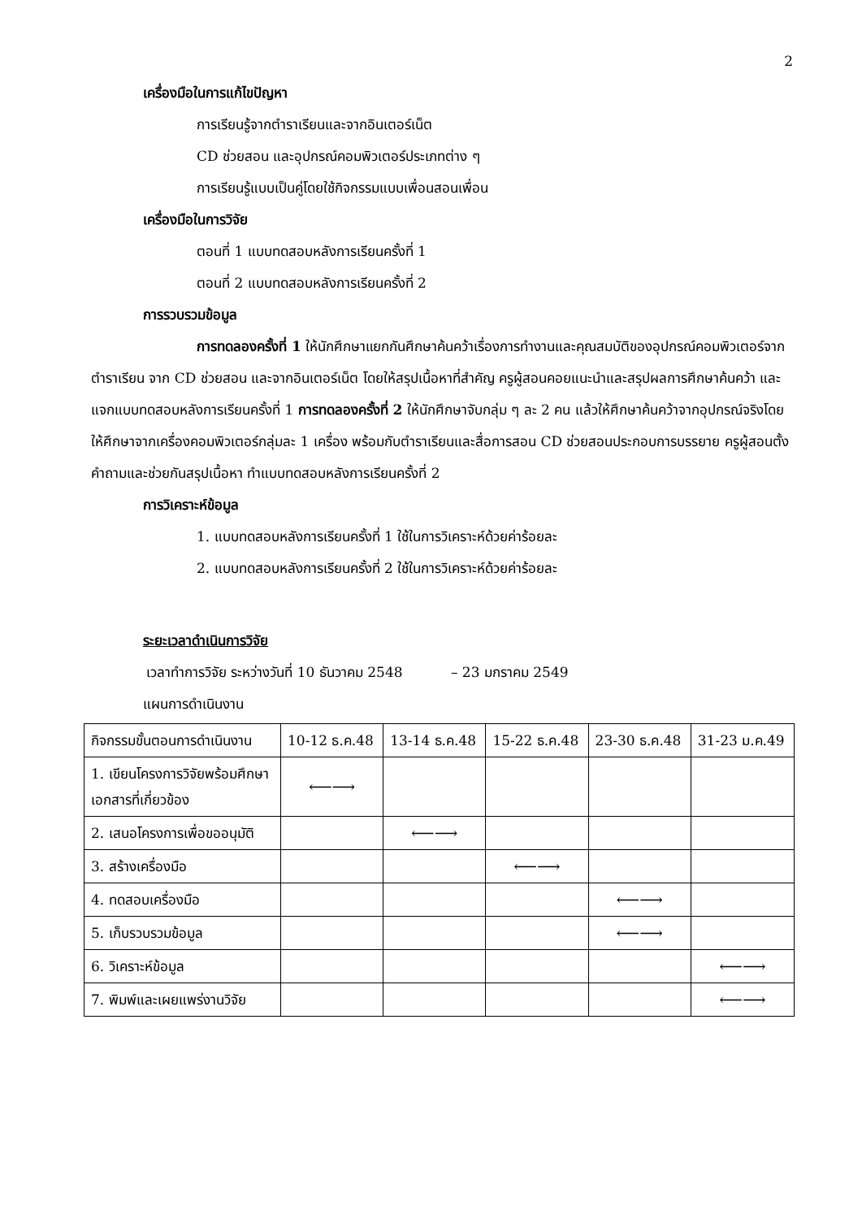2
เครื่องมือในการแก้ไขปัญหา
การเรียนรู้จากตำราเรียนและจากอินเตอร์เน็ต
CD ช่วยสอน และอุปกรณ์คอมพิวเตอร์ประเภทต่าง ๆ
การเรียนรู้แบบเป็นคู่โดยใช้กิจกรรมแบบเพื่อนสอนเพื่อน
เครื่องมือในการวิจัย
ตอนที่ 1 แบบทดสอบหลังการเรียนครั้งที่ 1
ตอนที่ 2 แบบทดสอบหลังการเรียนครั้งที่ 2
การรวบรวมข้อมูล
การทดลองครั้งที่ 1 ให้นักศึกษาแยกกันศึกษาค้นคว้าเรื่องการทำงานและคุณสมบัติของอุปกรณ์คอมพิวเตอร์จากตำราเรียน จาก CD ช่วยสอน และจากอินเตอร์เน็ต โดยให้สรุปเนื้อหาที่สำคัญ ครูผู้สอนคอยแนะนำและสรุปผลการศึกษาค้นคว้า และแจกแบบทดสอบหลังการเรียนครั้งที่ 1 การทดลองครั้งที่ 2 ให้นักศึกษาจับกลุ่ม ๆ ละ 2 คน แล้วให้ศึกษาค้นคว้าจากอุปกรณ์จริงโดยให้ศึกษาจากเครื่องคอมพิวเตอร์กลุ่มละ 1 เครื่อง พร้อมกับตำราเรียนและสื่อการสอน CD ช่วยสอนประกอบการบรรยาย ครูผู้สอนตั้งคำถามและช่วยกันสรุปเนื้อหา ทำแบบทดสอบหลังการเรียนครั้งที่ 2
การวิเคราะห์ข้อมูล
1. แบบทดสอบหลังการเรียนครั้งที่ 1 ใช้ในการวิเคราะห์ด้วยค่าร้อยละ
2. แบบทดสอบหลังการเรียนครั้งที่ 2 ใช้ในการวิเคราะห์ด้วยค่าร้อยละ
ระยะเวลาดำเนินการวิจัย
เวลาทำการวิจัย ระหว่างวันที่ 10 ธันวาคม 2548 – 23 มกราคม 2549
แผนการดำเนินงาน
| กิจกรรมขั้นตอนการดำเนินงาน | 10-12 ธ.ค.48 | 13-14 ธ.ค.48 | 15-22 ธ.ค.48 | 23-30 ธ.ค.48 | 31-23 ม.ค.49 |
| 1. เขียนโครงการวิจัยพร้อมศึกษา เอกสารที่เกี่ยวข้อง | ⟵⟶ | | | | |
| 2. เสนอโครงการเพื่อขออนุมัติ | | ⟵⟶ | | | |
| 3. สร้างเครื่องมือ | | | ⟵⟶ | | |
| 4. ทดสอบเครื่องมือ | | | | ⟵⟶ | |
| 5. เก็บรวบรวมข้อมูล | | | | ⟵⟶ | |
| 6. วิเคราะห์ข้อมูล | | | | | ⟵⟶ |
| 7. พิมพ์และเผยแพร่งานวิจัย | | | | | ⟵⟶ |